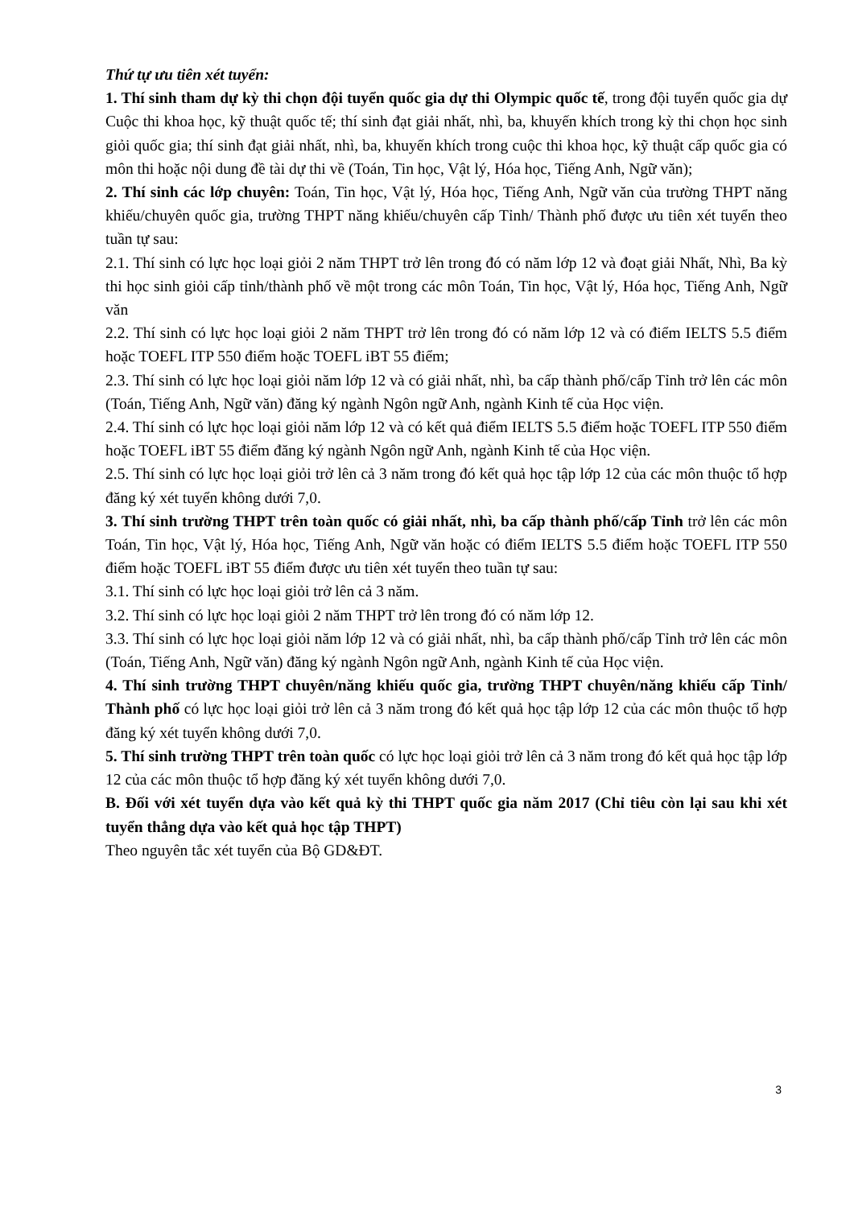Thứ tự ưu tiên xét tuyển:
1. Thí sinh tham dự kỳ thi chọn đội tuyển quốc gia dự thi Olympic quốc tế, trong đội tuyển quốc gia dự Cuộc thi khoa học, kỹ thuật quốc tế; thí sinh đạt giải nhất, nhì, ba, khuyến khích trong kỳ thi chọn học sinh giỏi quốc gia; thí sinh đạt giải nhất, nhì, ba, khuyến khích trong cuộc thi khoa học, kỹ thuật cấp quốc gia có môn thi hoặc nội dung đề tài dự thi về (Toán, Tin học, Vật lý, Hóa học, Tiếng Anh, Ngữ văn);
2. Thí sinh các lớp chuyên: Toán, Tin học, Vật lý, Hóa học, Tiếng Anh, Ngữ văn của trường THPT năng khiếu/chuyên quốc gia, trường THPT năng khiếu/chuyên cấp Tỉnh/ Thành phố được ưu tiên xét tuyển theo tuần tự sau:
2.1. Thí sinh có lực học loại giỏi 2 năm THPT trở lên trong đó có năm lớp 12 và đoạt giải Nhất, Nhì, Ba kỳ thi học sinh giỏi cấp tỉnh/thành phố về một trong các môn Toán, Tin học, Vật lý, Hóa học, Tiếng Anh, Ngữ văn
2.2. Thí sinh có lực học loại giỏi 2 năm THPT trở lên trong đó có năm lớp 12 và có điểm IELTS 5.5 điểm hoặc TOEFL ITP 550 điểm hoặc TOEFL iBT 55 điểm;
2.3. Thí sinh có lực học loại giỏi năm lớp 12 và có giải nhất, nhì, ba cấp thành phố/cấp Tỉnh trở lên các môn (Toán, Tiếng Anh, Ngữ văn) đăng ký ngành Ngôn ngữ Anh, ngành Kinh tế của Học viện.
2.4. Thí sinh có lực học loại giỏi năm lớp 12 và có kết quả điểm IELTS 5.5 điểm hoặc TOEFL ITP 550 điểm hoặc TOEFL iBT 55 điểm đăng ký ngành Ngôn ngữ Anh, ngành Kinh tế của Học viện.
2.5. Thí sinh có lực học loại giỏi trở lên cả 3 năm trong đó kết quả học tập lớp 12 của các môn thuộc tổ hợp đăng ký xét tuyển không dưới 7,0.
3. Thí sinh trường THPT trên toàn quốc có giải nhất, nhì, ba cấp thành phố/cấp Tỉnh trở lên các môn Toán, Tin học, Vật lý, Hóa học, Tiếng Anh, Ngữ văn hoặc có điểm IELTS 5.5 điểm hoặc TOEFL ITP 550 điểm hoặc TOEFL iBT 55 điểm được ưu tiên xét tuyển theo tuần tự sau:
3.1. Thí sinh có lực học loại giỏi trở lên cả 3 năm.
3.2. Thí sinh có lực học loại giỏi 2 năm THPT trở lên trong đó có năm lớp 12.
3.3. Thí sinh có lực học loại giỏi năm lớp 12 và có giải nhất, nhì, ba cấp thành phố/cấp Tỉnh trở lên các môn (Toán, Tiếng Anh, Ngữ văn) đăng ký ngành Ngôn ngữ Anh, ngành Kinh tế của Học viện.
4. Thí sinh trường THPT chuyên/năng khiếu quốc gia, trường THPT chuyên/năng khiếu cấp Tỉnh/ Thành phố có lực học loại giỏi trở lên cả 3 năm trong đó kết quả học tập lớp 12 của các môn thuộc tổ hợp đăng ký xét tuyển không dưới 7,0.
5. Thí sinh trường THPT trên toàn quốc có lực học loại giỏi trở lên cả 3 năm trong đó kết quả học tập lớp 12 của các môn thuộc tổ hợp đăng ký xét tuyển không dưới 7,0.
B. Đối với xét tuyển dựa vào kết quả kỳ thi THPT quốc gia năm 2017 (Chỉ tiêu còn lại sau khi xét tuyển thẳng dựa vào kết quả học tập THPT)
Theo nguyên tắc xét tuyển của Bộ GD&ĐT.
3